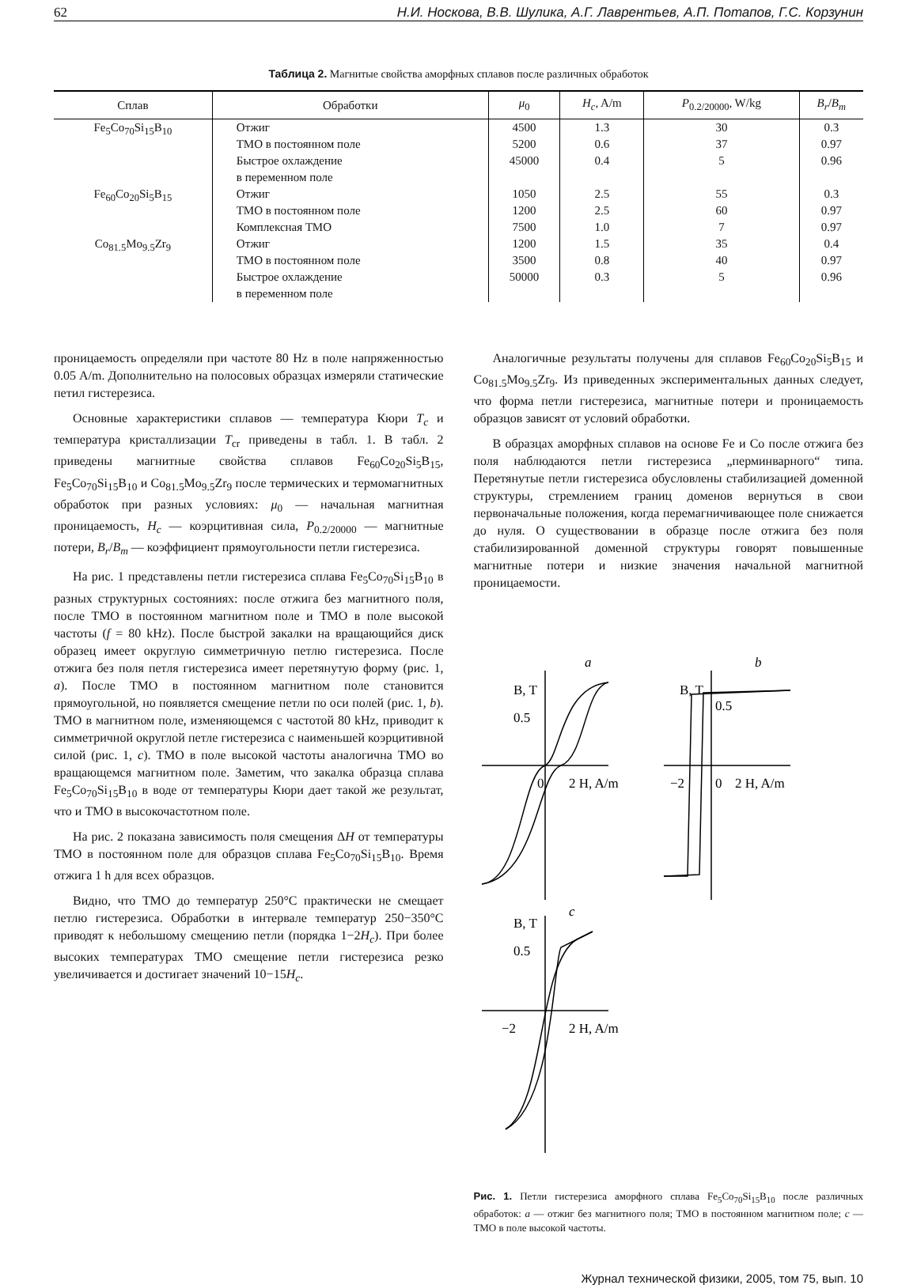62 Н.И. Носкова, В.В. Шулика, А.Г. Лаврентьев, А.П. Потапов, Г.С. Корзунин
Таблица 2. Магнитые свойства аморфных сплавов после различных обработок
| Сплав | Обработки | μ<sub>0</sub> | H<sub>c</sub> , A/m | P<sub>0.2/20000</sub>, W/kg | B<sub>r</sub> / B<sub>m</sub> |
| --- | --- | --- | --- | --- | --- |
| Fe<sub>5</sub>Co<sub>70</sub>Si<sub>15</sub>B<sub>10</sub> | Отжиг ТМО в постоянном поле Быстрое охлаждение в переменном поле | 4500 5200 45000 | 1.3 0.6 0.4 | 30 37 5 | 0.3 0.97 0.96 |
| Fe<sub>60</sub>Co<sub>20</sub>Si<sub>5</sub>B<sub>15</sub> | Отжиг ТМО в постоянном поле Комплексная ТМО | 1050 1200 7500 | 2.5 2.5 1.0 | 55 60 7 | 0.3 0.97 0.97 |
| Co<sub>81.5</sub>Mo<sub>9.5</sub>Zr<sub>9</sub> | Отжиг ТМО в постоянном поле Быстрое охлаждение в переменном поле | 1200 3500 50000 | 1.5 0.8 0.3 | 35 40 5 | 0.4 0.97 0.96 |
проницаемость определяли при частоте 80 Hz в поле напряженностью 0.05 A/m. Дополнительно на полосовых образцах измеряли статические петил гистерезиса.
Основные характеристики сплавов — температура Кюри T<sub>c</sub> и температура кристаллизации T<sub>cr</sub> приведены в табл. 1. В табл. 2 приведены магнитные свойства сплавов Fe<sub>60</sub>Co<sub>20</sub>Si<sub>5</sub>B<sub>15</sub>, Fe<sub>5</sub>Co<sub>70</sub>Si<sub>15</sub>B<sub>10</sub> и Co<sub>81.5</sub>Mo<sub>9.5</sub>Zr<sub>9</sub> после термических и термомагнитных обработок при разных условиях: μ<sub>0</sub> — начальная магнитная проницаемость, H<sub>c</sub> — коэрцитивная сила, P<sub>0.2/20000</sub> — магнитные потери, B<sub>r</sub>/B<sub>m</sub> — коэффициент прямоугольности петли гистерезиса.
На рис. 1 представлены петли гистерезиса сплава Fe<sub>5</sub>Co<sub>70</sub>Si<sub>15</sub>B<sub>10</sub> в разных структурных состояниях: после отжига без магнитного поля, после ТМО в постоянном магнитном поле и ТМО в поле высокой частоты (f = 80 kHz). После быстрой закалки на вращающийся диск образец имеет округлую симметричную петлю гистерезиса. После отжига без поля петля гистерезиса имеет перетянутую форму (рис. 1, a). После ТМО в постоянном магнитном поле становится прямоугольной, но появляется смещение петли по оси полей (рис. 1, b). ТМО в магнитном поле, изменяющемся с частотой 80 kHz, приводит к симметричной округлой петле гистерезиса с наименьшей коэрцитивной силой (рис. 1, c). ТМО в поле высокой частоты аналогична ТМО во вращающемся магнитном поле. Заметим, что закалка образца сплава Fe<sub>5</sub>Co<sub>70</sub>Si<sub>15</sub>B<sub>10</sub> в воде от температуры Кюри дает такой же результат, что и ТМО в высокочастотном поле.
На рис. 2 показана зависимость поля смещения ΔH от температуры ТМО в постоянном поле для образцов сплава Fe<sub>5</sub>Co<sub>70</sub>Si<sub>15</sub>B<sub>10</sub>. Время отжига 1 h для всех образцов.
Видно, что ТМО до температур 250°C практически не смещает петлю гистерезиса. Обработки в интервале температур 250−350°C приводят к небольшому смещению петли (порядка 1−2H<sub>c</sub>). При более высоких температурах ТМО смещение петли гистерезиса резко увеличивается и достигает значений 10−15H<sub>c</sub>.
Аналогичные результаты получены для сплавов Fe<sub>60</sub>Co<sub>20</sub>Si<sub>5</sub>B<sub>15</sub> и Co<sub>81.5</sub>Mo<sub>9.5</sub>Zr<sub>9</sub>. Из приведенных экспериментальных данных следует, что форма петли гистерезиса, магнитные потери и проницаемость образцов зависят от условий обработки.
В образцах аморфных сплавов на основе Fe и Co после отжига без поля наблюдаются петли гистерезиса „перминварного“ типа. Перетянутые петли гистерезиса обусловлены стабилизацией доменной структуры, стремлением границ доменов вернуться в свои первоначальные положения, когда перемагничивающее поле снижается до нуля. О существовании в образце после отжига без поля стабилизированной доменной структуры говорят повышенные магнитные потери и низкие значения начальной магнитной проницаемости.
B, T
a
0.5
0
2 H, A/m
B, T
b
0.5
−2
0
2 H, A/m
B, T
c
0.5
−2
2 H, A/m
Рис. 1. Петли гистерезиса аморфного сплава Fe<sub>5</sub>Co<sub>70</sub>Si<sub>15</sub>B<sub>10</sub> после различных обработок: a — отжиг без магнитного поля; ТМО в постоянном магнитном поле; c — ТМО в поле высокой частоты.
Журнал технической физики, 2005, том 75, вып. 10